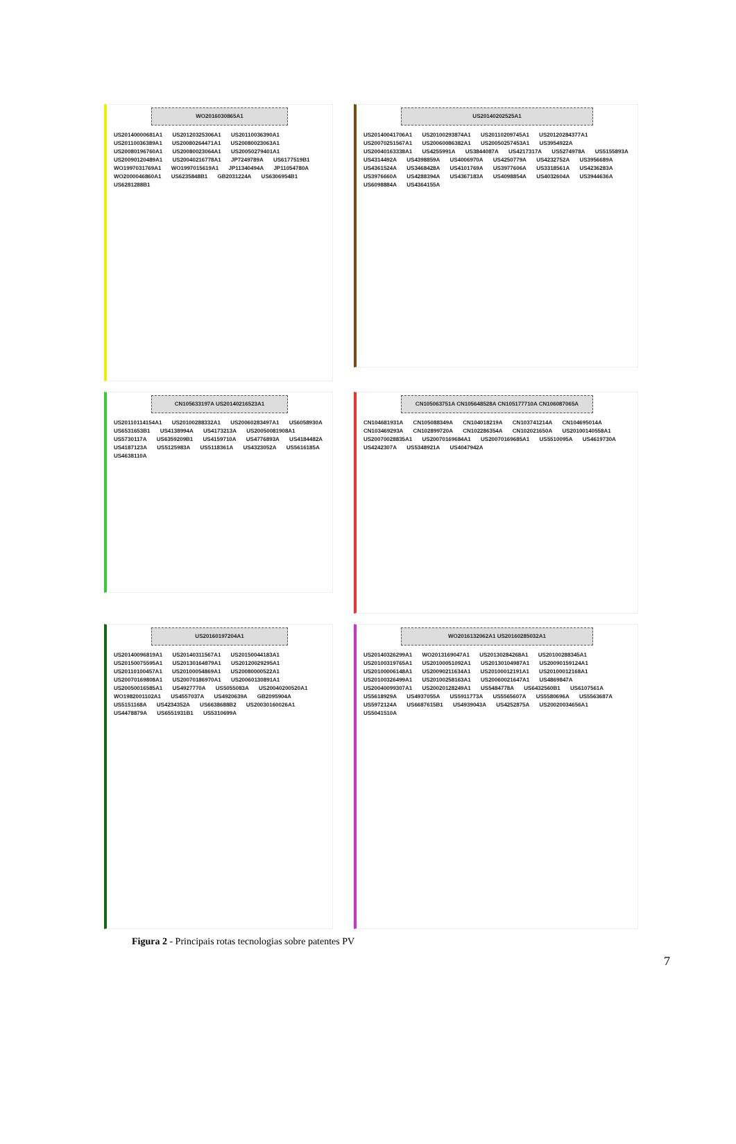WO2016030865A1
US20140000681A1 US20120325306A1 US20110036390A1 US20110036389A1 US20080264471A1 US20080023063A1 US20080196760A1 US20080023064A1 US20050279401A1 US20090120489A1 US20040216778A1 JP7249789A US6177519B1 WO1997031769A1 WO1997015619A1 JP11340494A JP11054780A WO2000046860A1 US6235848B1 GB2031224A US6306954B1 US6281288B1
US20140202525A1
US20140041706A1 US20100293874A1 US20110209745A1 US20120284377A1 US20070251567A1 US20060086382A1 US20050257453A1 US3954922A US20040163338A1 US4255991A US3844087A US4217317A US5274978A US5155893A US4314492A US4398859A US4006970A US4250779A US4232752A US3956689A US4361524A US3468428A US4101769A US3977606A US3318561A US4236283A US3976660A US4288394A US4367183A US4098854A US4032604A US3944636A US6098884A US4364155A
CN105633197A US20140216523A1
US20110114154A1 US20100288332A1 US20060283497A1 US6058930A US6531653B1 US4138994A US4173213A US20050081908A1 US5730117A US6359209B1 US4159710A US4776893A US4184482A US4187123A US5125983A US5118361A US4323052A US5616185A US4638110A
CN105063751A CN105648528A CN105177710A CN106087065A
CN104681931A CN105088349A CN104018219A CN103741214A CN104695014A CN103469293A CN102899720A CN102286354A CN102021650A US20100140558A1 US20070028835A1 US20070169684A1 US20070169685A1 US5510095A US4619730A US4242307A US5348921A US4047942A
US20160197204A1
US20140096819A1 US20140311567A1 US20150044183A1 US20150075595A1 US20130164879A1 US20120029295A1 US20110100457A1 US20100054869A1 US20080000522A1 US20070169808A1 US20070186970A1 US20060130891A1 US20050016585A1 US4927770A US5055083A US20040200520A1 WO1982001102A1 US4557037A US4920639A GB2095904A US5151168A US4234352A US6638688B2 US20030160026A1 US4478879A US6551931B1 US5310699A
WO2016132062A1 US20160285032A1
US20140326299A1 WO2013169047A1 US20130284268A1 US20100288345A1 US20100319765A1 US20100051092A1 US20130104987A1 US20090159124A1 US20100006148A1 US20090211634A1 US20100012191A1 US20100012168A1 US20100326499A1 US20100258163A1 US20060021647A1 US4869847A US20040099307A1 US20020128249A1 US5484778A US6432560B1 US6107561A US5618929A US4937055A US5911773A US5565607A US5580696A US5563687A US5972124A US6687615B1 US4939043A US4252875A US20020034656A1 US5041510A
Figura 2 - Principais rotas tecnologias sobre patentes PV
7